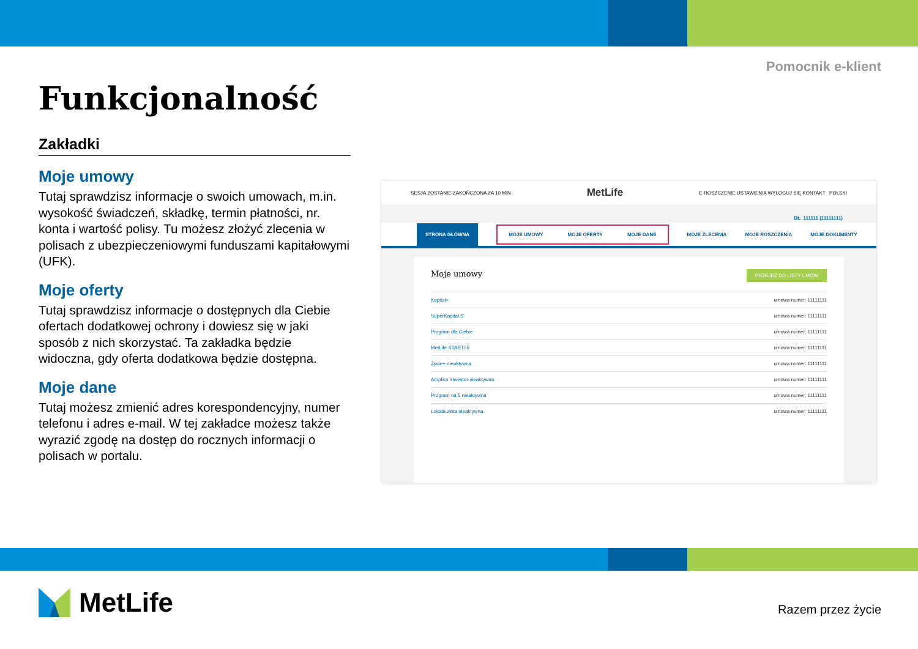Pomocnik e-klient
Funkcjonalność
Zakładki
Moje umowy
Tutaj sprawdzisz informacje o swoich umowach, m.in. wysokość świadczeń, składkę, termin płatności, nr. konta i wartość polisy. Tu możesz złożyć zlecenia w polisach z ubezpieczeniowymi funduszami kapitałowymi (UFK).
Moje oferty
Tutaj sprawdzisz informacje o dostępnych dla Ciebie ofertach dodatkowej ochrony i dowiesz się w jaki sposób z nich skorzystać. Ta zakładka będzie widoczna, gdy oferta dodatkowa będzie dostępna.
Moje dane
Tutaj możesz zmienić adres korespondencyjny, numer telefonu i adres e-mail. W tej zakładce możesz także wyrazić zgodę na dostęp do rocznych informacji o polisach w portalu.
SESJA ZOSTANIE ZAKOŃCZONA ZA 10 MIN MetLife E-ROSZCZENIE USTAWIENIA WYLOGUJ SIĘ KONTAKT POLSKI
DŁ_111111 (11111111)
STRONA GŁÓWNA MOJE UMOWY MOJE OFERTY MOJE DANE MOJE ZLECENIA MOJE ROSZCZENIA MOJE DOKUMENTY
Moje umowy PRZEJDŹ DO LISTY UMÓW
Kapitał+ umowa numer: 11111111
SuperKapitał S umowa numer: 11111111
Program dla Ciebie umowa numer: 11111111
MetLife START55 umowa numer: 11111111
Życie+ nieaktywna umowa numer: 11111111
Amplico Inwestor nieaktywna umowa numer: 11111111
Program na 5 nieaktywna umowa numer: 11111111
Lokata złota nieaktywna umowa numer: 11111111
MetLife Razem przez życie